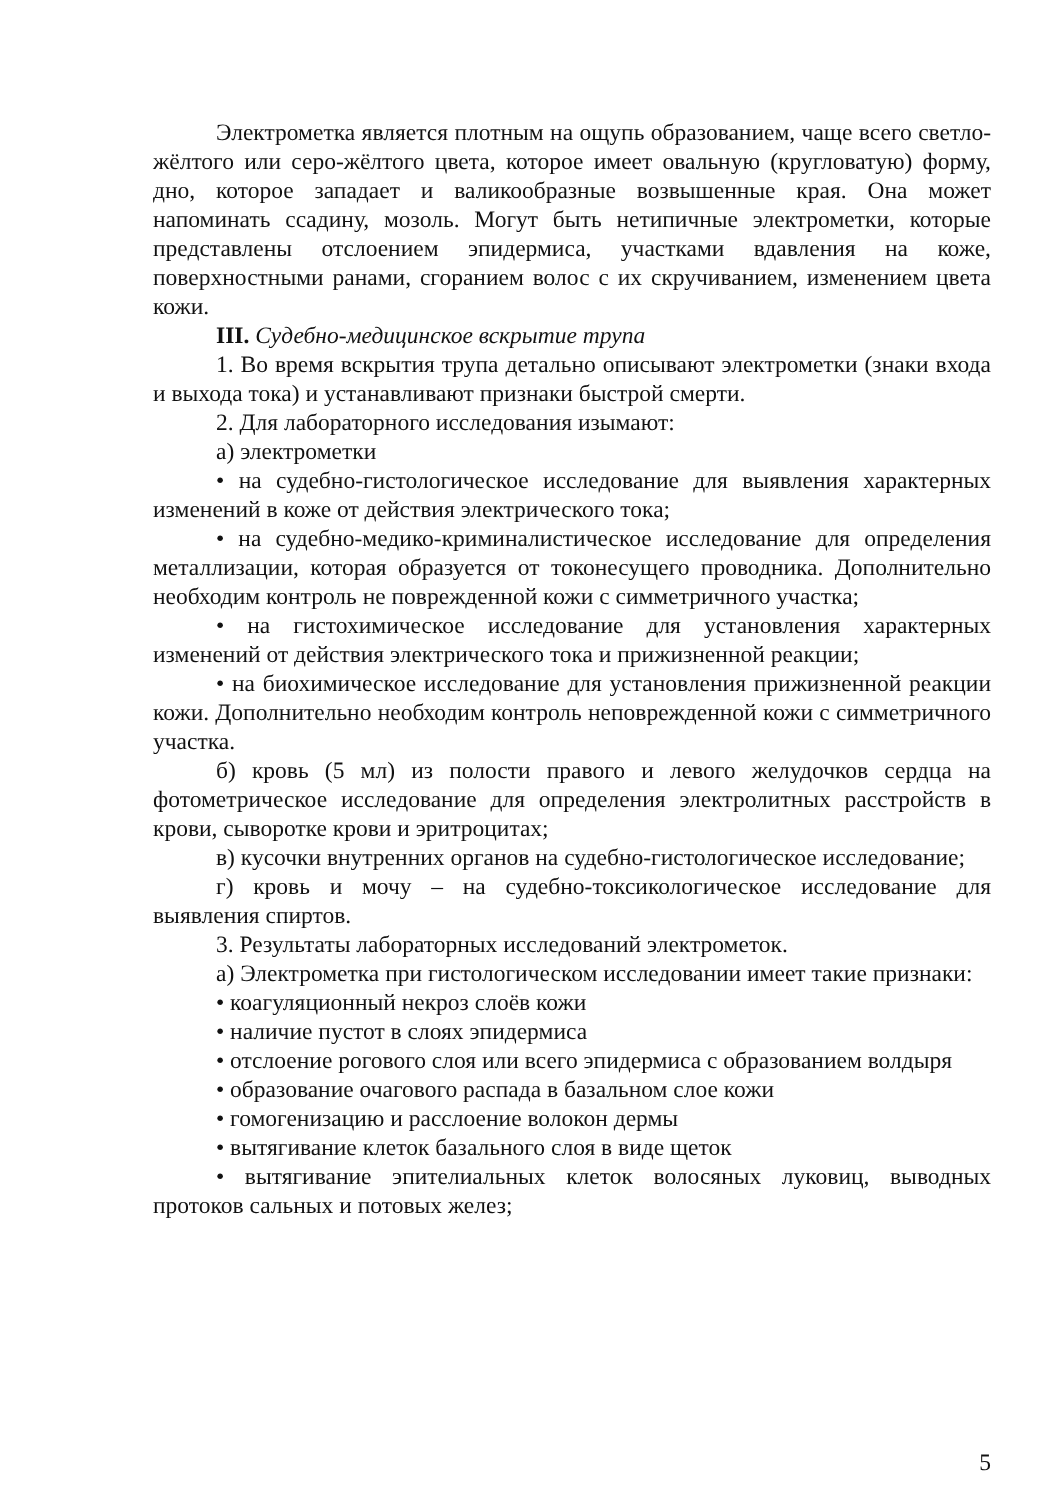Электрометка является плотным на ощупь образованием, чаще всего светло-жёлтого или серо-жёлтого цвета, которое имеет овальную (кругловатую) форму, дно, которое западает и валикообразные возвышенные края. Она может напоминать ссадину, мозоль. Могут быть нетипичные электрометки, которые представлены отслоением эпидермиса, участками вдавления на коже, поверхностными ранами, сгоранием волос с их скручиванием, изменением цвета кожи.
III. Судебно-медицинское вскрытие трупа
1. Во время вскрытия трупа детально описывают электрометки (знаки входа и выхода тока) и устанавливают признаки быстрой смерти.
2. Для лабораторного исследования изымают:
а) электрометки
• на судебно-гистологическое исследование для выявления характерных изменений в коже от действия электрического тока;
• на судебно-медико-криминалистическое исследование для определения металлизации, которая образуется от токонесущего проводника. Дополнительно необходим контроль не поврежденной кожи с симметричного участка;
• на гистохимическое исследование для установления характерных изменений от действия электрического тока и прижизненной реакции;
• на биохимическое исследование для установления прижизненной реакции кожи. Дополнительно необходим контроль неповрежденной кожи с симметричного участка.
б) кровь (5 мл) из полости правого и левого желудочков сердца на фотометрическое исследование для определения электролитных расстройств в крови, сыворотке крови и эритроцитах;
в) кусочки внутренних органов на судебно-гистологическое исследование;
г) кровь и мочу – на судебно-токсикологическое исследование для выявления спиртов.
3. Результаты лабораторных исследований электрометок.
а) Электрометка при гистологическом исследовании имеет такие признаки:
• коагуляционный некроз слоёв кожи
• наличие пустот в слоях эпидермиса
• отслоение рогового слоя или всего эпидермиса с образованием волдыря
• образование очагового распада в базальном слое кожи
• гомогенизацию и расслоение волокон дермы
• вытягивание клеток базального слоя в виде щеток
• вытягивание эпителиальных клеток волосяных луковиц, выводных протоков сальных и потовых желез;
5